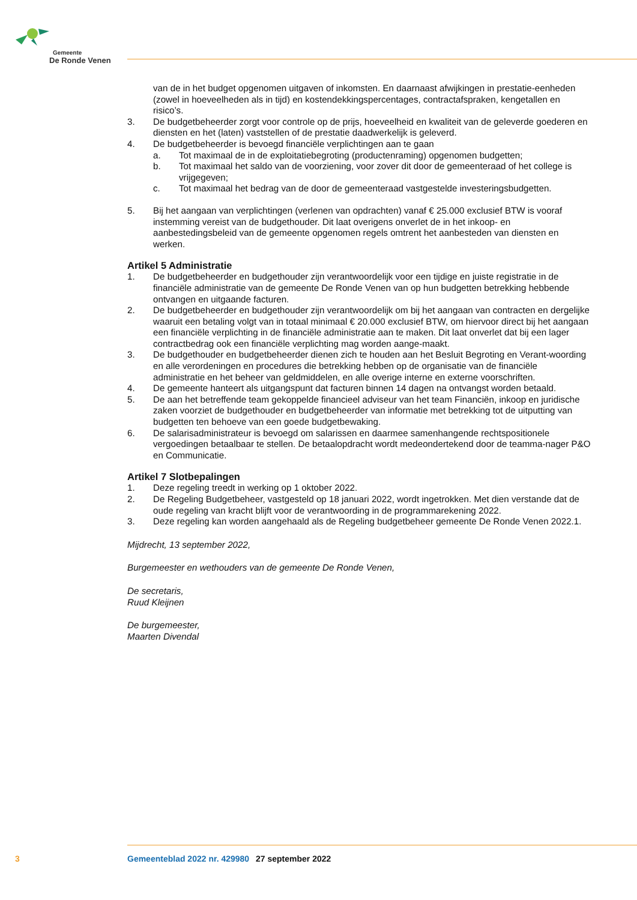Gemeente
De Ronde Venen
van de in het budget opgenomen uitgaven of inkomsten. En daarnaast afwijkingen in prestatie-eenheden (zowel in hoeveelheden als in tijd) en kostendekkingspercentages, contractafspraken, kengetallen en risico’s.
3. De budgetbeheerder zorgt voor controle op de prijs, hoeveelheid en kwaliteit van de geleverde goederen en diensten en het (laten) vaststellen of de prestatie daadwerkelijk is geleverd.
4. De budgetbeheerder is bevoegd financiële verplichtingen aan te gaan
a. Tot maximaal de in de exploitatiebegroting (productenraming) opgenomen budgetten;
b. Tot maximaal het saldo van de voorziening, voor zover dit door de gemeenteraad of het college is vrijgegeven;
c. Tot maximaal het bedrag van de door de gemeenteraad vastgestelde investeringsbudgetten.
5. Bij het aangaan van verplichtingen (verlenen van opdrachten) vanaf € 25.000 exclusief BTW is vooraf instemming vereist van de budgethouder. Dit laat overigens onverlet de in het inkoop- en aanbestedingsbeleid van de gemeente opgenomen regels omtrent het aanbesteden van diensten en werken.
Artikel 5 Administratie
1. De budgetbeheerder en budgethouder zijn verantwoordelijk voor een tijdige en juiste registratie in de financiële administratie van de gemeente De Ronde Venen van op hun budgetten betrekking hebbende ontvangen en uitgaande facturen.
2. De budgetbeheerder en budgethouder zijn verantwoordelijk om bij het aangaan van contracten en dergelijke waaruit een betaling volgt van in totaal minimaal € 20.000 exclusief BTW, om hiervoor direct bij het aangaan een financiële verplichting in de financiële administratie aan te maken. Dit laat onverlet dat bij een lager contractbedrag ook een financiële verplichting mag worden aange-maakt.
3. De budgethouder en budgetbeheerder dienen zich te houden aan het Besluit Begroting en Verant-woording en alle verordeningen en procedures die betrekking hebben op de organisatie van de financiële administratie en het beheer van geldmiddelen, en alle overige interne en externe voorschriften.
4. De gemeente hanteert als uitgangspunt dat facturen binnen 14 dagen na ontvangst worden betaald.
5. De aan het betreffende team gekoppelde financieel adviseur van het team Financiën, inkoop en juridische zaken voorziet de budgethouder en budgetbeheerder van informatie met betrekking tot de uitputting van budgetten ten behoeve van een goede budgetbewaking.
6. De salarisadministrateur is bevoegd om salarissen en daarmee samenhangende rechtspositionele vergoedingen betaalbaar te stellen. De betaalopdracht wordt medeondertekend door de teamma-nager P&O en Communicatie.
Artikel 7 Slotbepalingen
1. Deze regeling treedt in werking op 1 oktober 2022.
2. De Regeling Budgetbeheer, vastgesteld op 18 januari 2022, wordt ingetrokken. Met dien verstande dat de oude regeling van kracht blijft voor de verantwoording in de programmarekening 2022.
3. Deze regeling kan worden aangehaald als de Regeling budgetbeheer gemeente De Ronde Venen 2022.1.
Mijdrecht, 13 september 2022,
Burgemeester en wethouders van de gemeente De Ronde Venen,
De secretaris,
Ruud Kleijnen
De burgemeester,
Maarten Divendal
3 Gemeenteblad 2022 nr. 429980 27 september 2022